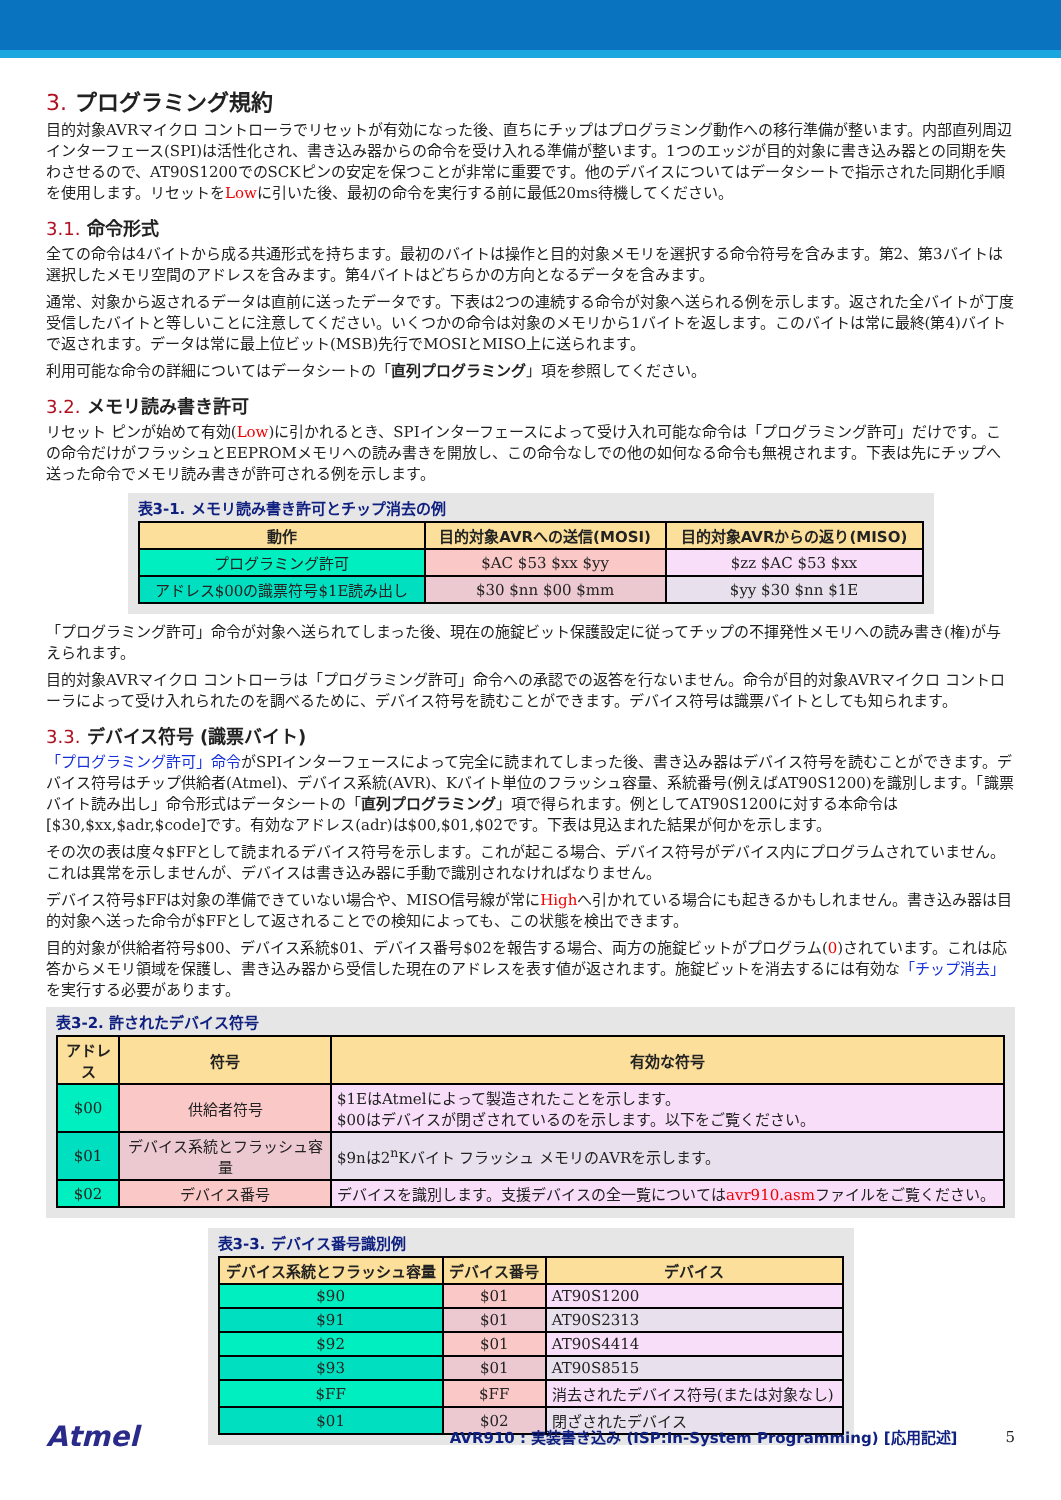3. プログラミング規約
目的対象AVRマイクロ コントローラでリセットが有効になった後、直ちにチップはプログラミング動作への移行準備が整います。内部直列周辺インターフェース(SPI)は活性化され、書き込み器からの命令を受け入れる準備が整います。1つのエッジが目的対象に書き込み器との同期を失わさせるので、AT90S1200でのSCKピンの安定を保つことが非常に重要です。他のデバイスについてはデータシートで指示された同期化手順を使用します。リセットをLowに引いた後、最初の命令を実行する前に最低20ms待機してください。
3.1. 命令形式
全ての命令は4バイトから成る共通形式を持ちます。最初のバイトは操作と目的対象メモリを選択する命令符号を含みます。第2、第3バイトは選択したメモリ空間のアドレスを含みます。第4バイトはどちらかの方向となるデータを含みます。
通常、対象から返されるデータは直前に送ったデータです。下表は2つの連続する命令が対象へ送られる例を示します。返された全バイトが丁度受信したバイトと等しいことに注意してください。いくつかの命令は対象のメモリから1バイトを返します。このバイトは常に最終(第4)バイトで返されます。データは常に最上位ビット(MSB)先行でMOSIとMISO上に送られます。
利用可能な命令の詳細についてはデータシートの「直列プログラミング」項を参照してください。
3.2. メモリ読み書き許可
リセット ピンが始めて有効(Low)に引かれるとき、SPIインターフェースによって受け入れ可能な命令は「プログラミング許可」だけです。この命令だけがフラッシュとEEPROMメモリへの読み書きを開放し、この命令なしでの他の如何なる命令も無視されます。下表は先にチップへ送った命令でメモリ読み書きが許可される例を示します。
表3-1. メモリ読み書き許可とチップ消去の例
| 動作 | 目的対象AVRへの送信(MOSI) | 目的対象AVRからの返り(MISO) |
| --- | --- | --- |
| プログラミング許可 | $AC $53 $xx $yy | $zz $AC $53 $xx |
| アドレス$00の識票符号$1E読み出し | $30 $nn $00 $mm | $yy $30 $nn $1E |
「プログラミング許可」命令が対象へ送られてしまった後、現在の施錠ビット保護設定に従ってチップの不揮発性メモリへの読み書き(権)が与えられます。
目的対象AVRマイクロ コントローラは「プログラミング許可」命令への承認での返答を行ないません。命令が目的対象AVRマイクロ コントローラによって受け入れられたのを調べるために、デバイス符号を読むことができます。デバイス符号は識票バイトとしても知られます。
3.3. デバイス符号 (識票バイト)
「プログラミング許可」命令がSPIインターフェースによって完全に読まれてしまった後、書き込み器はデバイス符号を読むことができます。デバイス符号はチップ供給者(Atmel)、デバイス系統(AVR)、Kバイト単位のフラッシュ容量、系統番号(例えばAT90S1200)を識別します。「識票バイト読み出し」命令形式はデータシートの「直列プログラミング」項で得られます。例としてAT90S1200に対する本命令は[$30,$xx,$adr,$code]です。有効なアドレス(adr)は$00,$01,$02です。下表は見込まれた結果が何かを示します。
その次の表は度々$FFとして読まれるデバイス符号を示します。これが起こる場合、デバイス符号がデバイス内にプログラムされていません。これは異常を示しませんが、デバイスは書き込み器に手動で識別されなければなりません。
デバイス符号$FFは対象の準備できていない場合や、MISO信号線が常にHighへ引かれている場合にも起きるかもしれません。書き込み器は目的対象へ送った命令が$FFとして返されることでの検知によっても、この状態を検出できます。
目的対象が供給者符号$00、デバイス系統$01、デバイス番号$02を報告する場合、両方の施錠ビットがプログラム(0)されています。これは応答からメモリ領域を保護し、書き込み器から受信した現在のアドレスを表す値が返されます。施錠ビットを消去するには有効な「チップ消去」を実行する必要があります。
表3-2. 許されたデバイス符号
| アドレス | 符号 | 有効な符号 |
| --- | --- | --- |
| $00 | 供給者符号 | $1EはAtmelによって製造されたことを示します。 $00はデバイスが閉ざされているのを示します。以下をご覧ください。 |
| $01 | デバイス系統とフラッシュ容量 | $9nは2<sup>n</sup>Kバイト フラッシュ メモリのAVRを示します。 |
| $02 | デバイス番号 | デバイスを識別します。支援デバイスの全一覧については avr910.asm ファイルをご覧ください。 |
表3-3. デバイス番号識別例
| デバイス系統とフラッシュ容量 | デバイス番号 | デバイス |
| --- | --- | --- |
| $90 | $01 | AT90S1200 |
| $91 | $01 | AT90S2313 |
| $92 | $01 | AT90S4414 |
| $93 | $01 | AT90S8515 |
| $FF | $FF | 消去されたデバイス符号(または対象なし) |
| $01 | $02 | 閉ざされたデバイス |
Atmel AVR910 : 実装書き込み (ISP:In-System Programming) [応用記述] 5